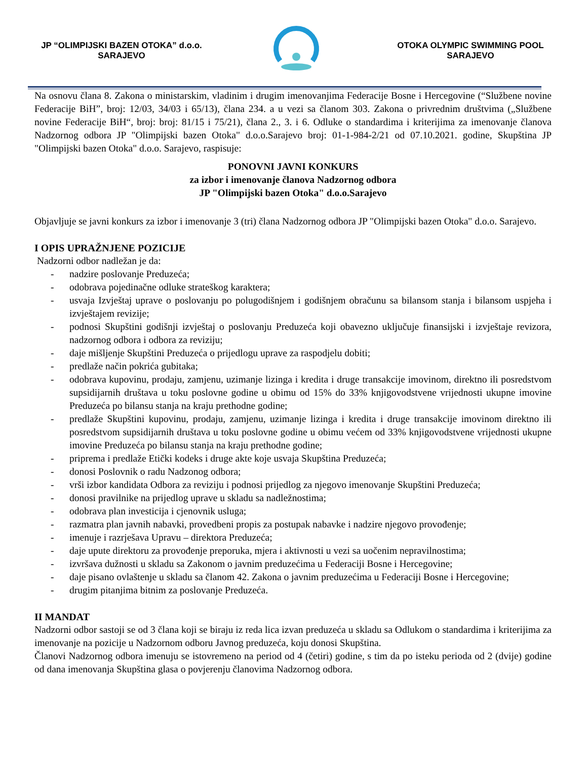JP “OLIMPIJSKI BAZEN OTOKA” d.o.o.
SARAJEVO
OTOKA OLYMPIC SWIMMING POOL
SARAJEVO
Na osnovu člana 8. Zakona o ministarskim, vladinim i drugim imenovanjima Federacije Bosne i Hercegovine (“Službene novine Federacije BiH”, broj: 12/03, 34/03 i 65/13), člana 234. a u vezi sa članom 303. Zakona o privrednim društvima („Službene novine Federacije BiH“, broj: broj: 81/15 i 75/21), člana 2., 3. i 6. Odluke o standardima i kriterijima za imenovanje članova Nadzornog odbora JP "Olimpijski bazen Otoka" d.o.o.Sarajevo broj: 01-1-984-2/21 od 07.10.2021. godine, Skupština JP "Olimpijski bazen Otoka" d.o.o. Sarajevo, raspisuje:
PONOVNI JAVNI KONKURS
za izbor i imenovanje članova Nadzornog odbora
JP "Olimpijski bazen Otoka" d.o.o.Sarajevo
Objavljuje se javni konkurs za izbor i imenovanje 3 (tri) člana Nadzornog odbora JP "Olimpijski bazen Otoka" d.o.o. Sarajevo.
I OPIS UPRAŽNJENE POZICIJE
Nadzorni odbor nadležan je da:
- nadzire poslovanje Preduzeća;
- odobrava pojedinačne odluke strateškog karaktera;
- usvaja Izvještaj uprave o poslovanju po polugodišnjem i godišnjem obračunu sa bilansom stanja i bilansom uspjeha i izvještajem revizije;
- podnosi Skupštini godišnji izvještaj o poslovanju Preduzeća koji obavezno uključuje finansijski i izvještaje revizora, nadzornog odbora i odbora za reviziju;
- daje mišljenje Skupštini Preduzeća o prijedlogu uprave za raspodjelu dobiti;
- predlaže način pokrića gubitaka;
- odobrava kupovinu, prodaju, zamjenu, uzimanje lizinga i kredita i druge transakcije imovinom, direktno ili posredstvom supsidijarnih društava u toku poslovne godine u obimu od 15% do 33% knjigovodstvene vrijednosti ukupne imovine Preduzeća po bilansu stanja na kraju prethodne godine;
- predlaže Skupštini kupovinu, prodaju, zamjenu, uzimanje lizinga i kredita i druge transakcije imovinom direktno ili posredstvom supsidijarnih društava u toku poslovne godine u obimu većem od 33% knjigovodstvene vrijednosti ukupne imovine Preduzeća po bilansu stanja na kraju prethodne godine;
- priprema i predlaže Etički kodeks i druge akte koje usvaja Skupština Preduzeća;
- donosi Poslovnik o radu Nadzonog odbora;
- vrši izbor kandidata Odbora za reviziju i podnosi prijedlog za njegovo imenovanje Skupštini Preduzeća;
- donosi pravilnike na prijedlog uprave u skladu sa nadležnostima;
- odobrava plan investicija i cjenovnik usluga;
- razmatra plan javnih nabavki, provedbeni propis za postupak nabavke i nadzire njegovo provođenje;
- imenuje i razrješava Upravu – direktora Preduzeća;
- daje upute direktoru za provođenje preporuka, mjera i aktivnosti u vezi sa uočenim nepravilnostima;
- izvršava dužnosti u skladu sa Zakonom o javnim preduzećima u Federaciji Bosne i Hercegovine;
- daje pisano ovlaštenje u skladu sa članom 42. Zakona o javnim preduzećima u Federaciji Bosne i Hercegovine;
- drugim pitanjima bitnim za poslovanje Preduzeća.
II MANDAT
Nadzorni odbor sastoji se od 3 člana koji se biraju iz reda lica izvan preduzeća u skladu sa Odlukom o standardima i kriterijima za imenovanje na pozicije u Nadzornom odboru Javnog preduzeća, koju donosi Skupština.
Članovi Nadzornog odbora imenuju se istovremeno na period od 4 (četiri) godine, s tim da po isteku perioda od 2 (dvije) godine od dana imenovanja Skupština glasa o povjerenju članovima Nadzornog odbora.